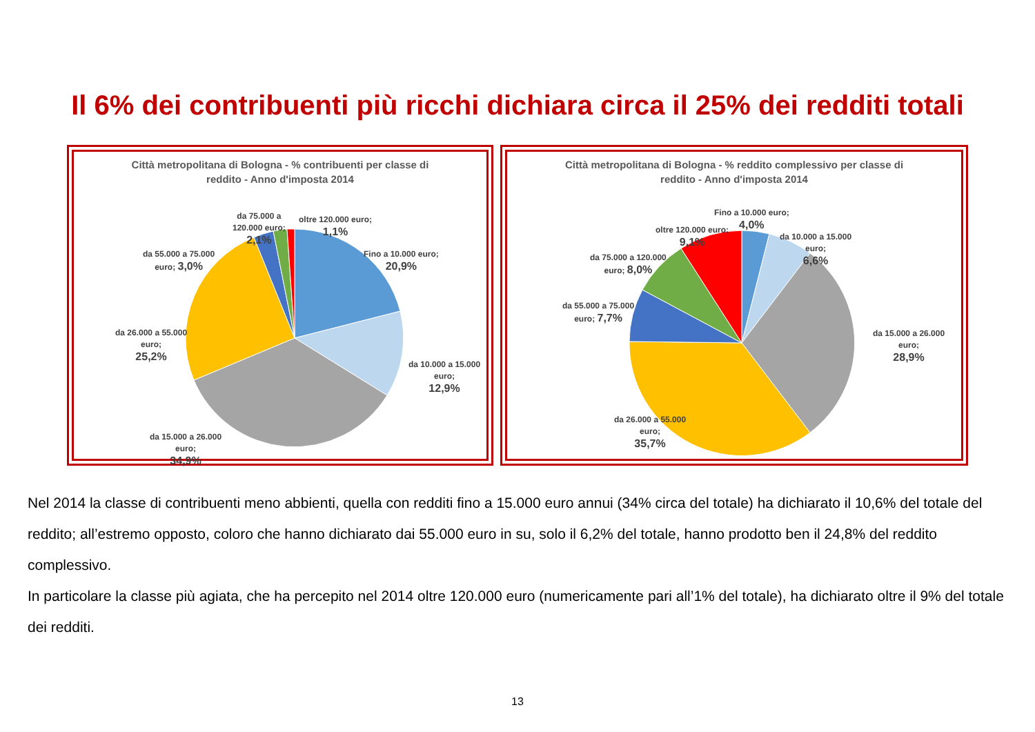Il 6% dei contribuenti più ricchi dichiara circa il 25% dei redditi totali
Città metropolitana di Bologna - % contribuenti per classe di
reddito - Anno d'imposta 2014
oltre 120.000 euro;
1,1%
da 75.000 a
120.000 euro;
2,1%
da 55.000 a 75.000
euro; 3,0%
Fino a 10.000 euro;
20,9%
da 10.000 a 15.000
euro;
12,9%
da 26.000 a 55.000
euro;
25,2%
da 15.000 a 26.000
euro;
34,9%
Città metropolitana di Bologna - % reddito complessivo per classe di
reddito - Anno d'imposta 2014
Fino a 10.000 euro;
4,0%
oltre 120.000 euro;
9,1%
da 10.000 a 15.000
euro;
6,6%
da 75.000 a 120.000
euro; 8,0%
da 55.000 a 75.000
euro; 7,7%
da 15.000 a 26.000
euro;
28,9%
da 26.000 a 55.000
euro;
35,7%
Nel 2014 la classe di contribuenti meno abbienti, quella con redditi fino a 15.000 euro annui (34% circa del totale) ha dichiarato il 10,6% del totale del reddito; all’estremo opposto, coloro che hanno dichiarato dai 55.000 euro in su, solo il 6,2% del totale, hanno prodotto ben il 24,8% del reddito complessivo.
In particolare la classe più agiata, che ha percepito nel 2014 oltre 120.000 euro (numericamente pari all’1% del totale), ha dichiarato oltre il 9% del totale dei redditi.
13